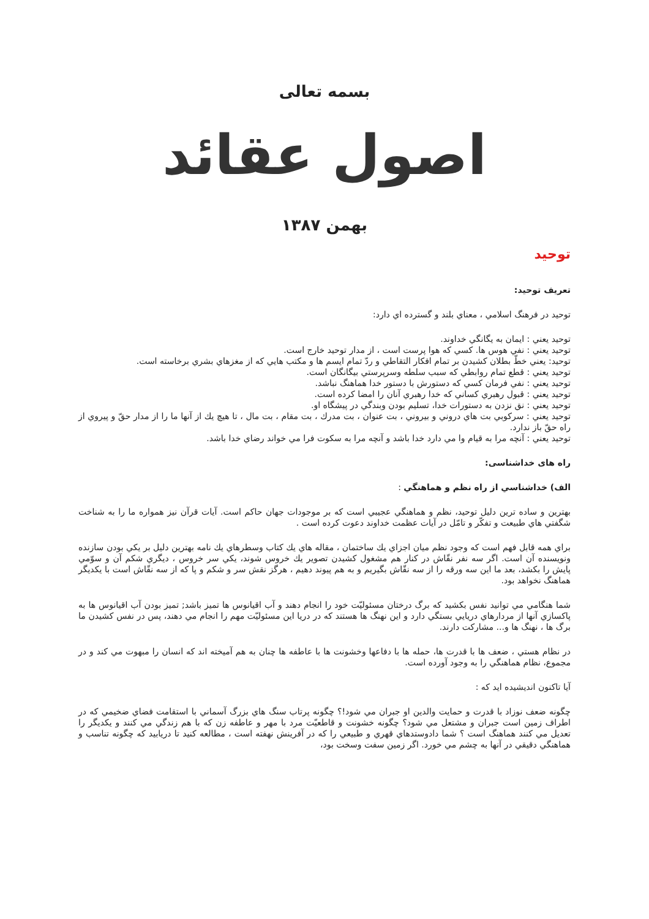بسمه تعالی
اصول عقائد
بهمن ١٣٨٧
توحید
تعریف توحید:
توحيد در فرهنگ اسلامي ، معناي بلند و گسترده اي دارد:
توحيد يعني : ايمان به يگانگي خداوند.
توحيد يعني : نفي هوس ها. كسي كه هوا پرست است ، از مدار توحيد خارج است.
توحيد: يعني خطّ بطلان كشيدن بر تمام افكار التقاطي و ردّ تمام ايسم ها و مكتب هايي كه از مغزهاي بشري برخاسته است.
توحيد يعني : قطع تمام روابطي كه سبب سلطه وسرپرستي بيگانگان است.
توحيد يعني : نفي فرمان كسي كه دستورش با دستور خدا هماهنگ نباشد.
توحيد يعني : قبول رهبري كساني كه خدا رهبري آنان را امضا كرده است.
توحيد يعني : نق نزدن به دستورات خدا، تسليم بودن وبندگي در پيشگاه او.
توحيد يعني : سركوبي بت هاي دروني و بيروني ، بت عنوان ، بت مدرك ، بت مقام ، بت مال ، تا هيچ يك از آنها ما را از مدار حقّ و پيروي از راه حقّ باز ندارد.
توحيد يعني : آنچه مرا به قيام وا مي دارد خدا باشد و آنچه مرا به سكوت فرا مي خواند رضاي خدا باشد.
راه های خداشناسی:
الف) خداشناسي از راه نظم و هماهنگي :
بهترين و ساده ترين دليل توحيد، نظم و هماهنگي عجيبي است كه بر موجودات جهان حاكم است. آيات قرآن نيز همواره ما را به شناخت شگفتي هاي طبيعت و تفكّر و تامّل در آيات عظمت خداوند دعوت كرده است .
براي همه قابل فهم است كه وجود نظم ميان اجزاي يك ساختمان ، مقاله هاي يك كتاب وسطرهاي يك نامه بهترين دليل بر يكي بودن سازنده ونويسنده آن است. اگر سه نفر نقّاش در كنار هم مشغول كشيدن تصوير يك خروس شوند، يكي سر خروس ، ديگري شكم آن و سوّمي پايش را بكشد، بعد ما اين سه ورقه را از سه نقّاش بگيريم و به هم پيوند دهيم ، هرگز نقش سر و شكم و پا كه از سه نقّاش است با يكديگر هماهنگ نخواهد بود.
شما هنگامي مي توانيد نفس بكشيد كه برگ درختان مسئوليّت خود را انجام دهند و آب اقيانوس ها تميز باشد; تميز بودن آب اقيانوس ها به پاكسازي آنها از مردارهاي دريايي بستگي دارد و اين نهنگ ها هستند كه در دريا اين مسئوليّت مهم را انجام مي دهند، پس در نفس كشيدن ما برگ ها ، نهنگ ها و... مشاركت دارند.
در نظام هستي ، ضعف ها با قدرت ها، حمله ها با دفاعها وخشونت ها با عاطفه ها چنان به هم آميخته اند كه انسان را مبهوت مي كند و در مجموع، نظام هماهنگي را به وجود آورده است.
آيا تاكنون انديشيده ايد كه :
چگونه ضعف نوزاد با قدرت و حمايت والدين او جبران مي شود!؟ چگونه پرتاب سنگ هاي بزرگ آسماني با استقامت فضاي ضخيمي كه در اطراف زمين است جبران و مشتعل مي شود؟ چگونه خشونت و قاطعيّت مرد با مهر و عاطفه زن كه با هم زندگي مي كنند و يكديگر را تعديل مي كنند هماهنگ است ؟ شما دادوستدهاي قهري و طبيعي را كه در آفرينش نهفته است ، مطالعه كنيد تا دريابيد كه چگونه تناسب و هماهنگي دقيقي در آنها به چشم مي خورد. اگر زمين سفت وسخت بود،